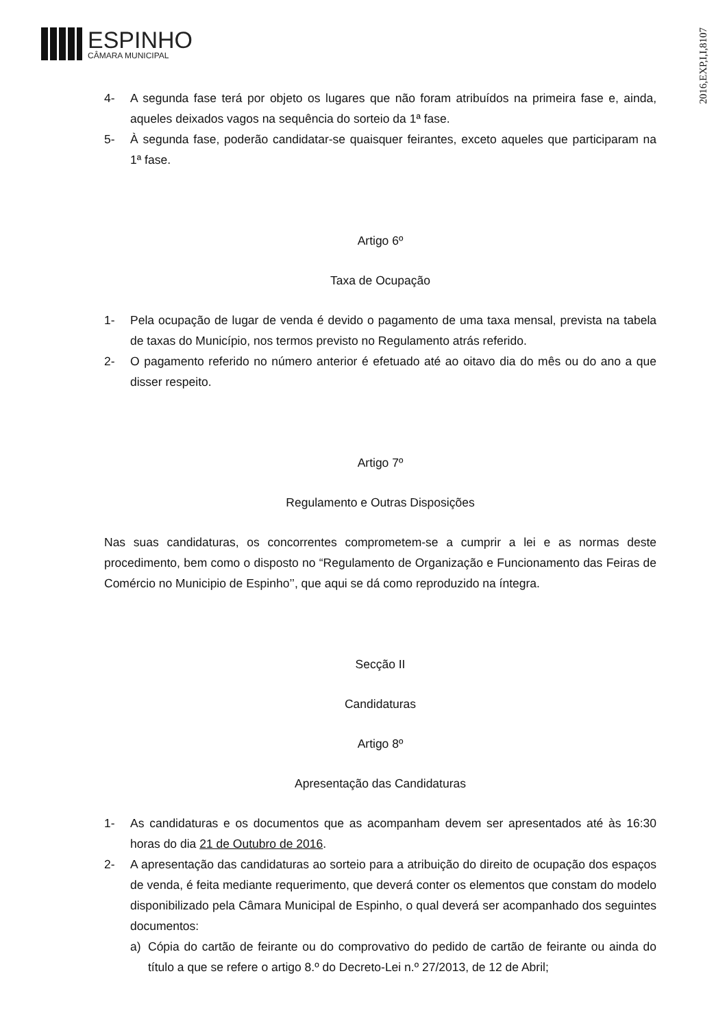ESPINHO
CÂMARA MUNICIPAL
2016,EXP,I,I,8107
4- A segunda fase terá por objeto os lugares que não foram atribuídos na primeira fase e, ainda, aqueles deixados vagos na sequência do sorteio da 1ª fase.
5- À segunda fase, poderão candidatar-se quaisquer feirantes, exceto aqueles que participaram na 1ª fase.
Artigo 6º
Taxa de Ocupação
1- Pela ocupação de lugar de venda é devido o pagamento de uma taxa mensal, prevista na tabela de taxas do Município, nos termos previsto no Regulamento atrás referido.
2- O pagamento referido no número anterior é efetuado até ao oitavo dia do mês ou do ano a que disser respeito.
Artigo 7º
Regulamento e Outras Disposições
Nas suas candidaturas, os concorrentes comprometem-se a cumprir a lei e as normas deste procedimento, bem como o disposto no “Regulamento de Organização e Funcionamento das Feiras de Comércio no Municipio de Espinho’’, que aqui se dá como reproduzido na íntegra.
Secção II
Candidaturas
Artigo 8º
Apresentação das Candidaturas
1- As candidaturas e os documentos que as acompanham devem ser apresentados até às 16:30 horas do dia 21 de Outubro de 2016.
2- A apresentação das candidaturas ao sorteio para a atribuição do direito de ocupação dos espaços de venda, é feita mediante requerimento, que deverá conter os elementos que constam do modelo disponibilizado pela Câmara Municipal de Espinho, o qual deverá ser acompanhado dos seguintes documentos:
a) Cópia do cartão de feirante ou do comprovativo do pedido de cartão de feirante ou ainda do título a que se refere o artigo 8.º do Decreto-Lei n.º 27/2013, de 12 de Abril;